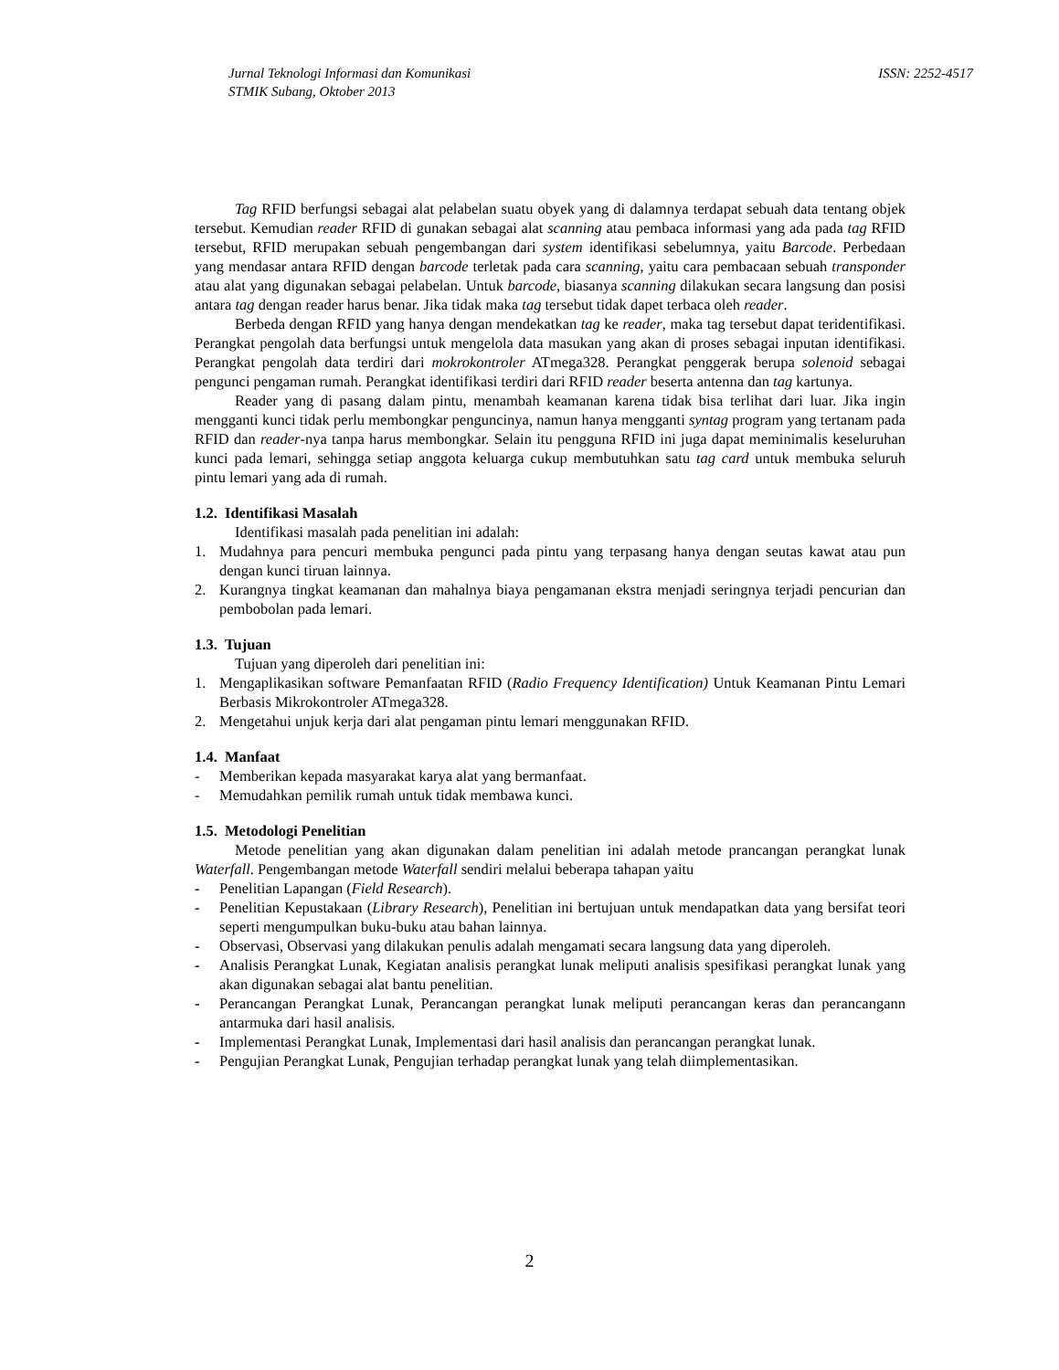ISSN: 2252-4517 Jurnal Teknologi Informasi dan Komunikasi
STMIK Subang, Oktober 2013
Tag RFID berfungsi sebagai alat pelabelan suatu obyek yang di dalamnya terdapat sebuah data tentang objek tersebut. Kemudian reader RFID di gunakan sebagai alat scanning atau pembaca informasi yang ada pada tag RFID tersebut, RFID merupakan sebuah pengembangan dari system identifikasi sebelumnya, yaitu Barcode. Perbedaan yang mendasar antara RFID dengan barcode terletak pada cara scanning, yaitu cara pembacaan sebuah transponder atau alat yang digunakan sebagai pelabelan. Untuk barcode, biasanya scanning dilakukan secara langsung dan posisi antara tag dengan reader harus benar. Jika tidak maka tag tersebut tidak dapet terbaca oleh reader.
Berbeda dengan RFID yang hanya dengan mendekatkan tag ke reader, maka tag tersebut dapat teridentifikasi. Perangkat pengolah data berfungsi untuk mengelola data masukan yang akan di proses sebagai inputan identifikasi. Perangkat pengolah data terdiri dari mokrokontroler ATmega328. Perangkat penggerak berupa solenoid sebagai pengunci pengaman rumah. Perangkat identifikasi terdiri dari RFID reader beserta antenna dan tag kartunya.
Reader yang di pasang dalam pintu, menambah keamanan karena tidak bisa terlihat dari luar. Jika ingin mengganti kunci tidak perlu membongkar penguncinya, namun hanya mengganti syntag program yang tertanam pada RFID dan reader-nya tanpa harus membongkar. Selain itu pengguna RFID ini juga dapat meminimalis keseluruhan kunci pada lemari, sehingga setiap anggota keluarga cukup membutuhkan satu tag card untuk membuka seluruh pintu lemari yang ada di rumah.
1.2. Identifikasi Masalah
Identifikasi masalah pada penelitian ini adalah:
1. Mudahnya para pencuri membuka pengunci pada pintu yang terpasang hanya dengan seutas kawat atau pun dengan kunci tiruan lainnya.
2. Kurangnya tingkat keamanan dan mahalnya biaya pengamanan ekstra menjadi seringnya terjadi pencurian dan pembobolan pada lemari.
1.3. Tujuan
Tujuan yang diperoleh dari penelitian ini:
1. Mengaplikasikan software Pemanfaatan RFID (Radio Frequency Identification) Untuk Keamanan Pintu Lemari Berbasis Mikrokontroler ATmega328.
2. Mengetahui unjuk kerja dari alat pengaman pintu lemari menggunakan RFID.
1.4. Manfaat
- Memberikan kepada masyarakat karya alat yang bermanfaat.
- Memudahkan pemilik rumah untuk tidak membawa kunci.
1.5. Metodologi Penelitian
Metode penelitian yang akan digunakan dalam penelitian ini adalah metode prancangan perangkat lunak Waterfall. Pengembangan metode Waterfall sendiri melalui beberapa tahapan yaitu
- Penelitian Lapangan (Field Research).
- Penelitian Kepustakaan (Library Research), Penelitian ini bertujuan untuk mendapatkan data yang bersifat teori seperti mengumpulkan buku-buku atau bahan lainnya.
- Observasi, Observasi yang dilakukan penulis adalah mengamati secara langsung data yang diperoleh.
- Analisis Perangkat Lunak, Kegiatan analisis perangkat lunak meliputi analisis spesifikasi perangkat lunak yang akan digunakan sebagai alat bantu penelitian.
- Perancangan Perangkat Lunak, Perancangan perangkat lunak meliputi perancangan keras dan perancangann antarmuka dari hasil analisis.
- Implementasi Perangkat Lunak, Implementasi dari hasil analisis dan perancangan perangkat lunak.
- Pengujian Perangkat Lunak, Pengujian terhadap perangkat lunak yang telah diimplementasikan.
2